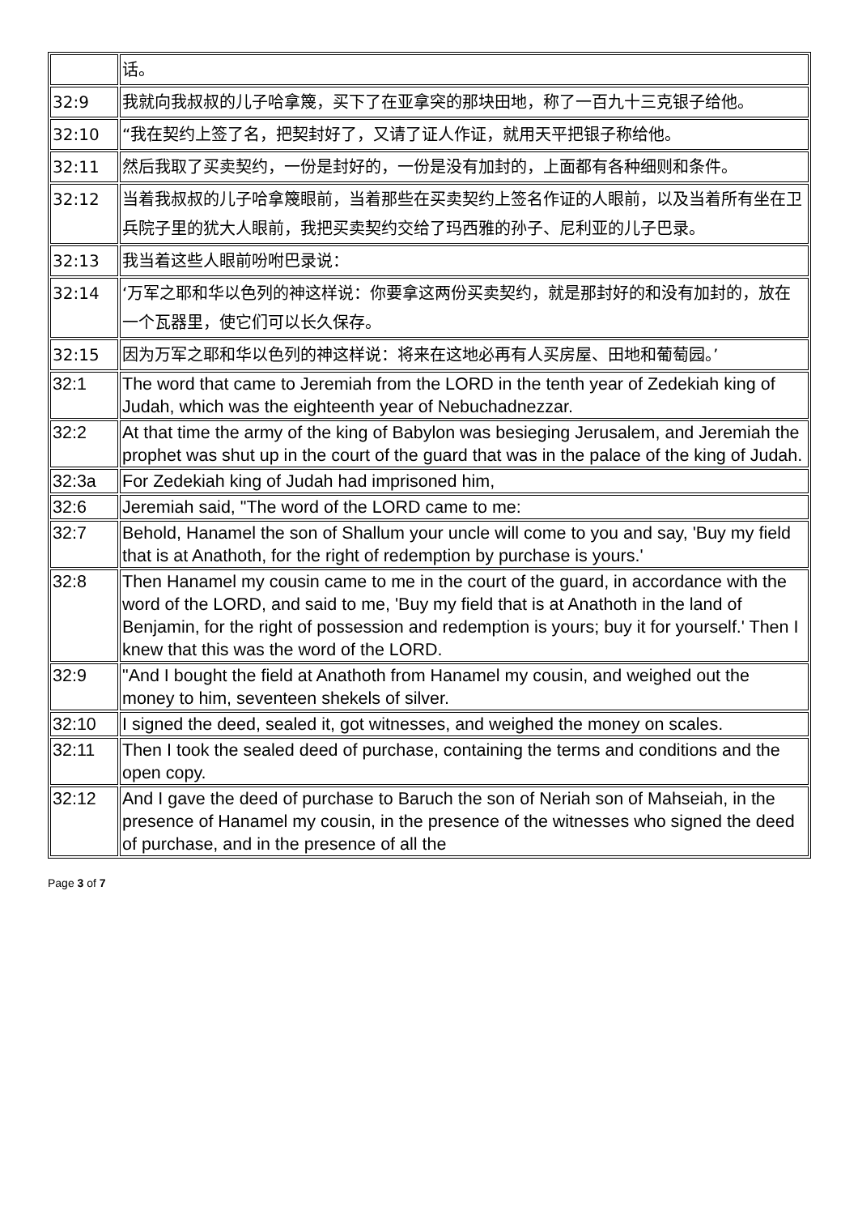| | 话。 |
| 32:9 | 我就向我叔叔的儿子哈拿篾，买下了在亚拿突的那块田地，称了一百九十三克银子给他。 |
| 32:10 | “我在契约上签了名，把契封好了，又请了证人作证，就用天平把银子称给他。 |
| 32:11 | 然后我取了买卖契约，一份是封好的，一份是没有加封的，上面都有各种细则和条件。 |
| 32:12 | 当着我叔叔的儿子哈拿篾眼前，当着那些在买卖契约上签名作证的人眼前，以及当着所有坐在卫兵院子里的犹大人眼前，我把买卖契约交给了玛西雅的孙子、尼利亚的儿子巴录。 |
| 32:13 | 我当着这些人眼前吩咐巴录说： |
| 32:14 | ‘万军之耶和华以色列的神这样说：你要拿这两份买卖契约，就是那封好的和没有加封的，放在一个瓦器里，使它们可以长久保存。 |
| 32:15 | 因为万军之耶和华以色列的神这样说：将来在这地必再有人买房屋、田地和葡萄园。’ |
| 32:1 | The word that came to Jeremiah from the LORD in the tenth year of Zedekiah king of Judah, which was the eighteenth year of Nebuchadnezzar. |
| 32:2 | At that time the army of the king of Babylon was besieging Jerusalem, and Jeremiah the prophet was shut up in the court of the guard that was in the palace of the king of Judah. |
| 32:3a | For Zedekiah king of Judah had imprisoned him, |
| 32:6 | Jeremiah said, "The word of the LORD came to me: |
| 32:7 | Behold, Hanamel the son of Shallum your uncle will come to you and say, 'Buy my field that is at Anathoth, for the right of redemption by purchase is yours.' |
| 32:8 | Then Hanamel my cousin came to me in the court of the guard, in accordance with the word of the LORD, and said to me, 'Buy my field that is at Anathoth in the land of Benjamin, for the right of possession and redemption is yours; buy it for yourself.' Then I knew that this was the word of the LORD. |
| 32:9 | "And I bought the field at Anathoth from Hanamel my cousin, and weighed out the money to him, seventeen shekels of silver. |
| 32:10 | I signed the deed, sealed it, got witnesses, and weighed the money on scales. |
| 32:11 | Then I took the sealed deed of purchase, containing the terms and conditions and the open copy. |
| 32:12 | And I gave the deed of purchase to Baruch the son of Neriah son of Mahseiah, in the presence of Hanamel my cousin, in the presence of the witnesses who signed the deed of purchase, and in the presence of all the |
Page 3 of 7